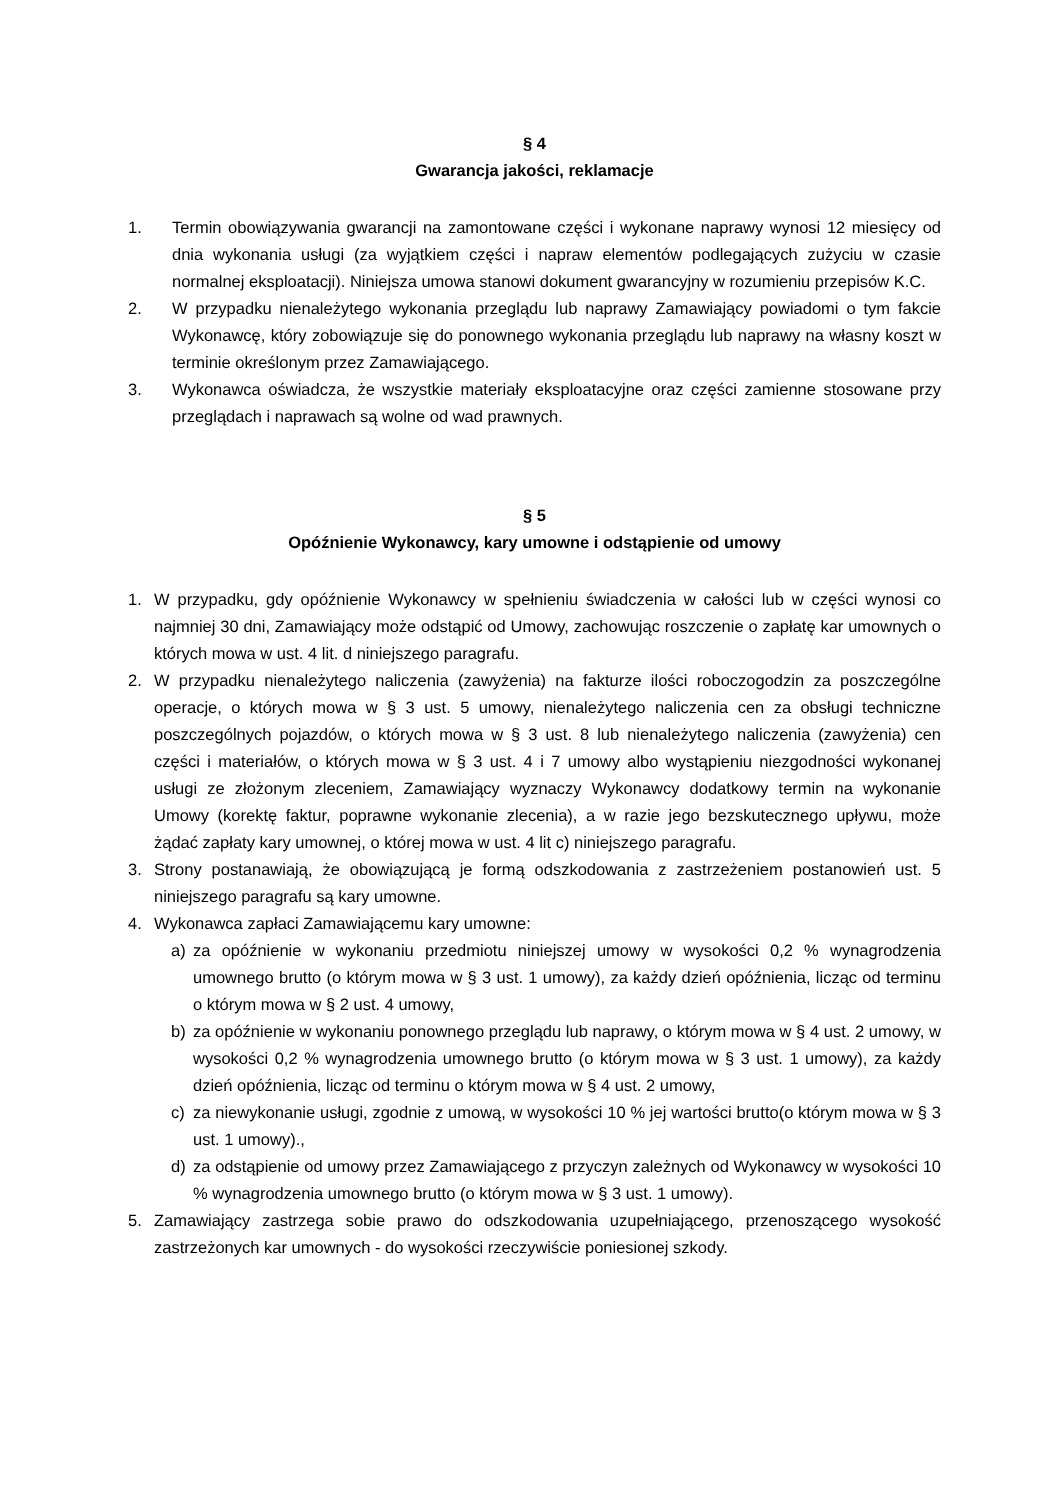§ 4
Gwarancja jakości, reklamacje
1. Termin obowiązywania gwarancji na zamontowane części i wykonane naprawy wynosi 12 miesięcy od dnia wykonania usługi (za wyjątkiem części i napraw elementów podlegających zużyciu w czasie normalnej eksploatacji). Niniejsza umowa stanowi dokument gwarancyjny w rozumieniu przepisów K.C.
2. W przypadku nienależytego wykonania przeglądu lub naprawy Zamawiający powiadomi o tym fakcie Wykonawcę, który zobowiązuje się do ponownego wykonania przeglądu lub naprawy na własny koszt w terminie określonym przez Zamawiającego.
3. Wykonawca oświadcza, że wszystkie materiały eksploatacyjne oraz części zamienne stosowane przy przeglądach i naprawach są wolne od wad prawnych.
§ 5
Opóźnienie Wykonawcy, kary umowne i odstąpienie od umowy
1. W przypadku, gdy opóźnienie Wykonawcy w spełnieniu świadczenia w całości lub w części wynosi co najmniej 30 dni, Zamawiający może odstąpić od Umowy, zachowując roszczenie o zapłatę kar umownych o których mowa w ust. 4 lit. d niniejszego paragrafu.
2. W przypadku nienależytego naliczenia (zawyżenia) na fakturze ilości roboczogodzin za poszczególne operacje, o których mowa w § 3 ust. 5 umowy, nienależytego naliczenia cen za obsługi techniczne poszczególnych pojazdów, o których mowa w § 3 ust. 8 lub nienależytego naliczenia (zawyżenia) cen części i materiałów, o których mowa w § 3 ust. 4 i 7 umowy albo wystąpieniu niezgodności wykonanej usługi ze złożonym zleceniem, Zamawiający wyznaczy Wykonawcy dodatkowy termin na wykonanie Umowy (korektę faktur, poprawne wykonanie zlecenia), a w razie jego bezskutecznego upływu, może żądać zapłaty kary umownej, o której mowa w ust. 4 lit c) niniejszego paragrafu.
3. Strony postanawiają, że obowiązującą je formą odszkodowania z zastrzeżeniem postanowień ust. 5 niniejszego paragrafu są kary umowne.
4. Wykonawca zapłaci Zamawiającemu kary umowne:
a) za opóźnienie w wykonaniu przedmiotu niniejszej umowy w wysokości 0,2 % wynagrodzenia umownego brutto (o którym mowa w § 3 ust. 1 umowy), za każdy dzień opóźnienia, licząc od terminu o którym mowa w § 2 ust. 4 umowy,
b) za opóźnienie w wykonaniu ponownego przeglądu lub naprawy, o którym mowa w § 4 ust. 2 umowy, w wysokości 0,2 % wynagrodzenia umownego brutto (o którym mowa w § 3 ust. 1 umowy), za każdy dzień opóźnienia, licząc od terminu o którym mowa w § 4 ust. 2 umowy,
c) za niewykonanie usługi, zgodnie z umową, w wysokości 10 % jej wartości brutto(o którym mowa w § 3 ust. 1 umowy).,
d) za odstąpienie od umowy przez Zamawiającego z przyczyn zależnych od Wykonawcy w wysokości 10 % wynagrodzenia umownego brutto (o którym mowa w § 3 ust. 1 umowy).
5. Zamawiający zastrzega sobie prawo do odszkodowania uzupełniającego, przenoszącego wysokość zastrzeżonych kar umownych - do wysokości rzeczywiście poniesionej szkody.